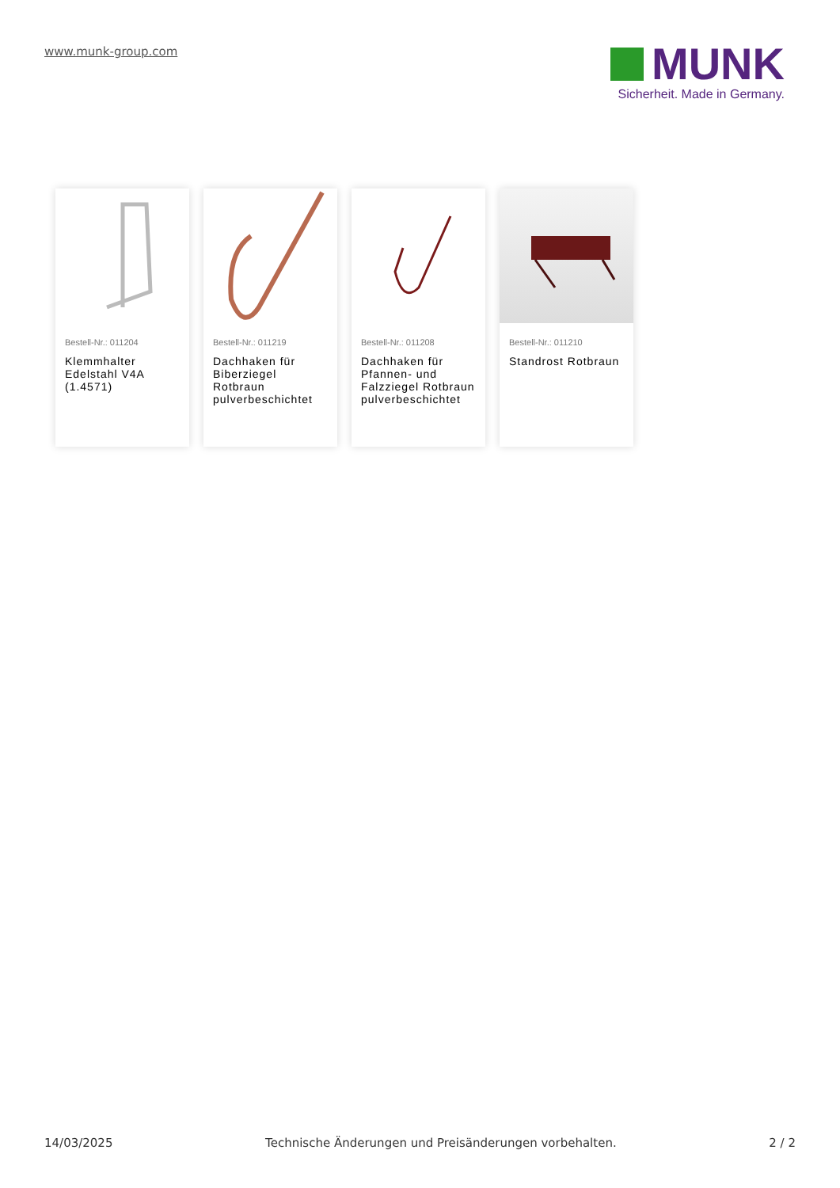www.munk-group.com
MUNK
Sicherheit. Made in Germany.
Bestell-Nr.: 011204
Klemmhalter Edelstahl V4A (1.4571)
Bestell-Nr.: 011219
Dachhaken für Biberziegel Rotbraun pulverbeschichtet
Bestell-Nr.: 011208
Dachhaken für Pfannen- und Falzziegel Rotbraun pulverbeschichtet
Bestell-Nr.: 011210
Standrost Rotbraun
14/03/2025 Technische Änderungen und Preisänderungen vorbehalten. 2 / 2